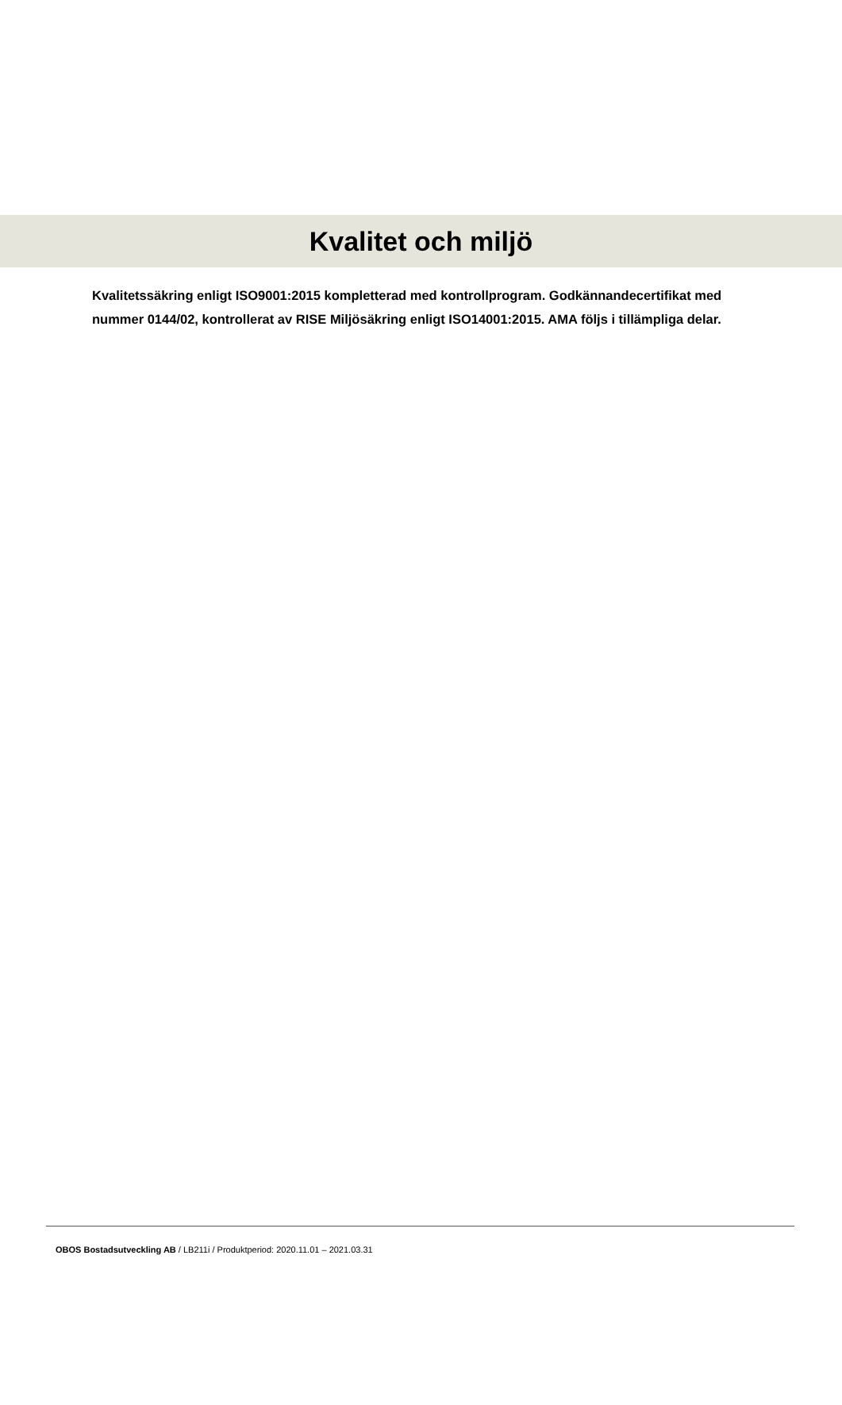Kvalitet och miljö
Kvalitetssäkring enligt ISO9001:2015 kompletterad med kontrollprogram. Godkännandecertifikat med nummer 0144/02, kontrollerat av RISE Miljösäkring enligt ISO14001:2015. AMA följs i tillämpliga delar.
OBOS Bostadsutveckling AB / LB211i / Produktperiod: 2020.11.01 – 2021.03.31